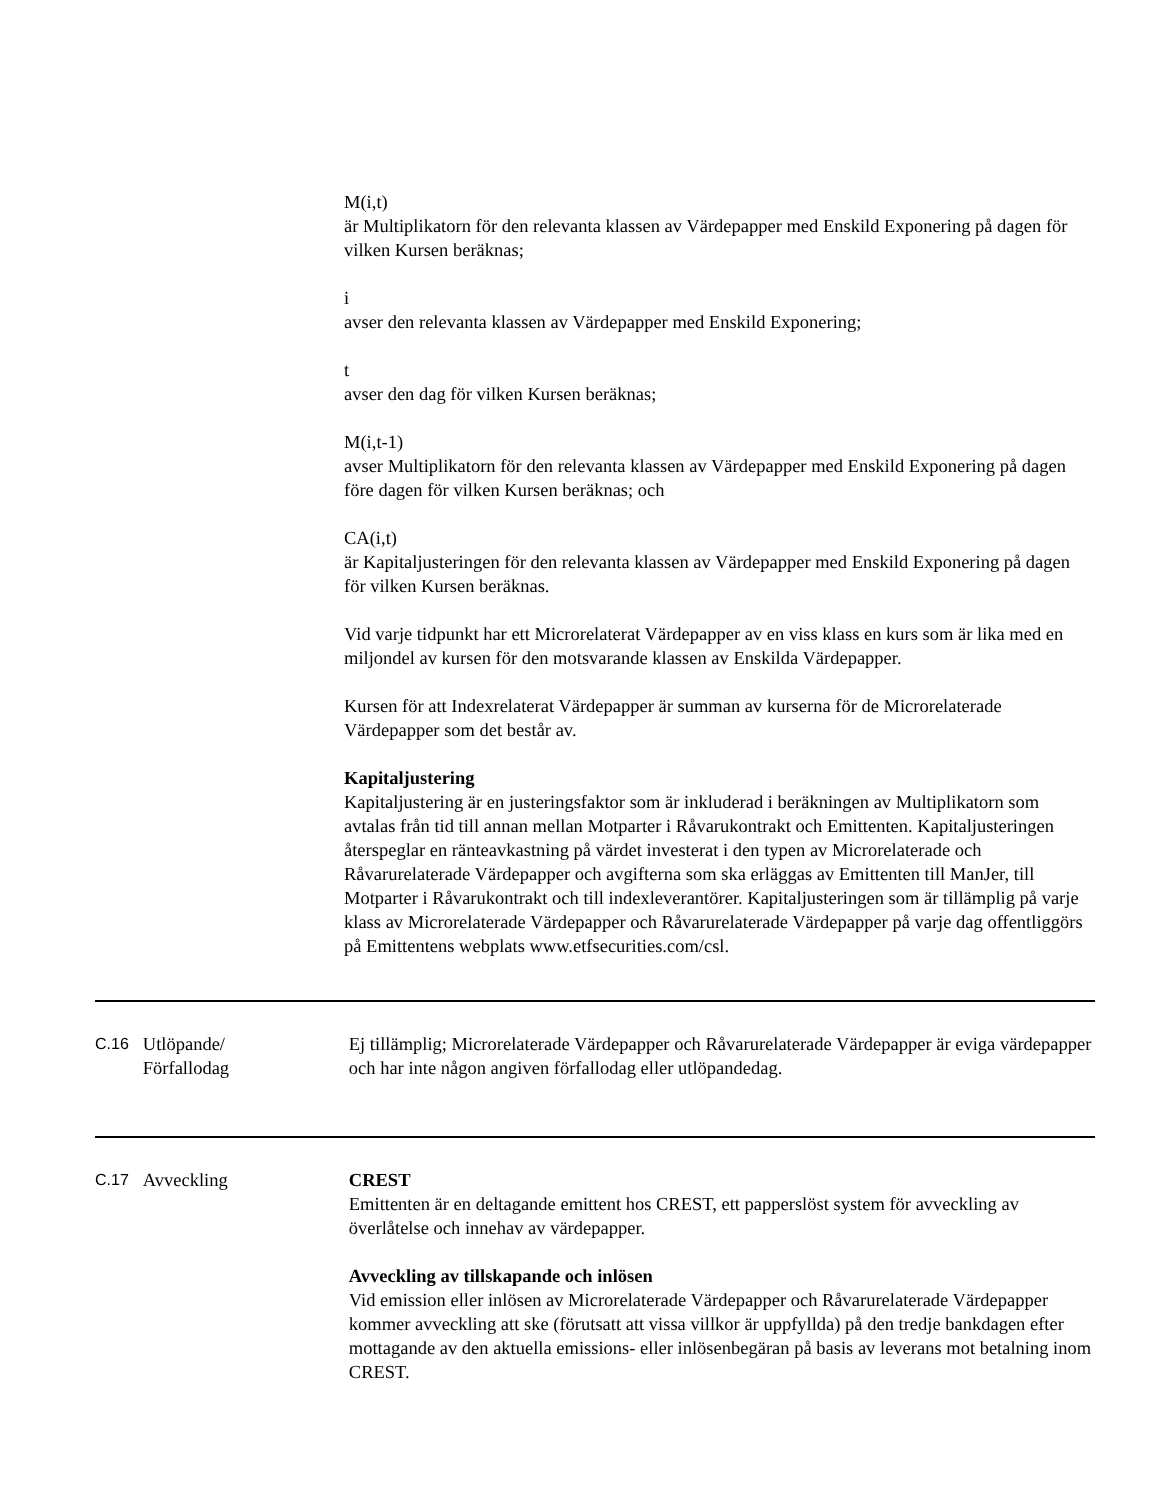M(i,t)
är Multiplikatorn för den relevanta klassen av Värdepapper med Enskild Exponering på dagen för vilken Kursen beräknas;
i
avser den relevanta klassen av Värdepapper med Enskild Exponering;
t
avser den dag för vilken Kursen beräknas;
M(i,t-1)
avser Multiplikatorn för den relevanta klassen av Värdepapper med Enskild Exponering på dagen före dagen för vilken Kursen beräknas; och
CA(i,t)
är Kapitaljusteringen för den relevanta klassen av Värdepapper med Enskild Exponering på dagen för vilken Kursen beräknas.
Vid varje tidpunkt har ett Microrelaterat Värdepapper av en viss klass en kurs som är lika med en miljondel av kursen för den motsvarande klassen av Enskilda Värdepapper.
Kursen för att Indexrelaterat Värdepapper är summan av kurserna för de Microrelaterade Värdepapper som det består av.
Kapitaljustering
Kapitaljustering är en justeringsfaktor som är inkluderad i beräkningen av Multiplikatorn som avtalas från tid till annan mellan Motparter i Råvarukontrakt och Emittenten. Kapitaljusteringen återspeglar en ränteavkastning på värdet investerat i den typen av Microrelaterade och Råvarurelaterade Värdepapper och avgifterna som ska erläggas av Emittenten till ManJer, till Motparter i Råvarukontrakt och till indexleverantörer. Kapitaljusteringen som är tillämplig på varje klass av Microrelaterade Värdepapper och Råvarurelaterade Värdepapper på varje dag offentliggörs på Emittentens webplats www.etfsecurities.com/csl.
| C.16 | Utlöpande/ Förfallodag | Ej tillämplig; Microrelaterade Värdepapper och Råvarurelaterade Värdepapper är eviga värdepapper och har inte någon angiven förfallodag eller utlöpandedag. |
| C.17 | Avveckling | CREST Emittenten är en deltagande emittent hos CREST, ett papperslöst system för avveckling av överlåtelse och innehav av värdepapper. Avveckling av tillskapande och inlösen Vid emission eller inlösen av Microrelaterade Värdepapper och Råvarurelaterade Värdepapper kommer avveckling att ske (förutsatt att vissa villkor är uppfyllda) på den tredje bankdagen efter mottagande av den aktuella emissions- eller inlösenbegäran på basis av leverans mot betalning inom CREST. |